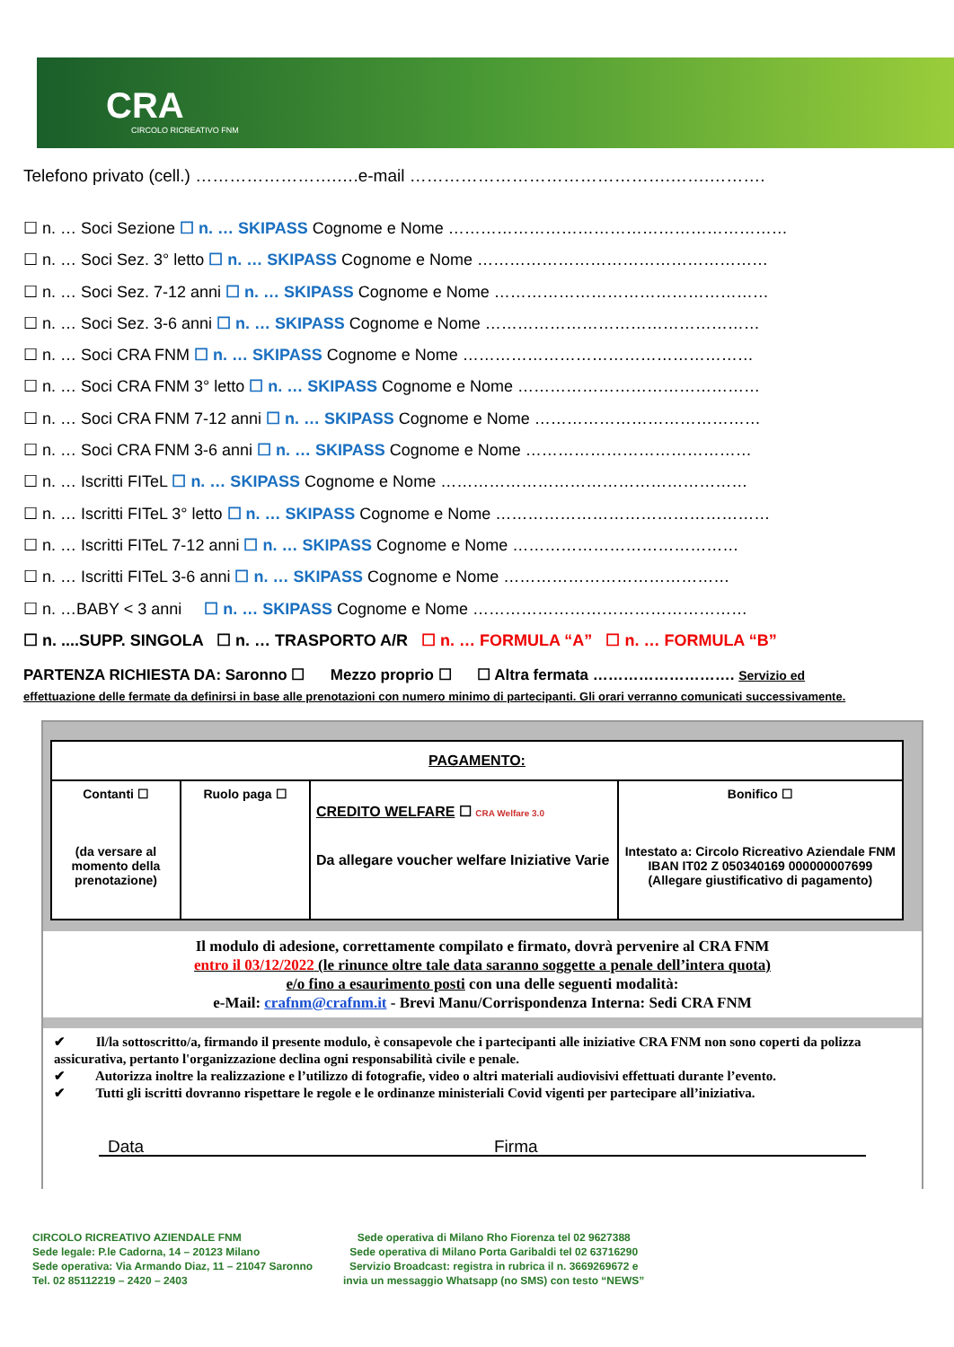CRA
CIRCOLO RICREATIVO FNM
Telefono privato (cell.) …………………….….e-mail ……………………………………….…….……….
☐ n. … Soci Sezione ☐ n. … SKIPASS Cognome e Nome ………………………………………………………
☐ n. … Soci Sez. 3° letto ☐ n. … SKIPASS Cognome e Nome ………………………………………………
☐ n. … Soci Sez. 7-12 anni ☐ n. … SKIPASS Cognome e Nome ……………………………………………
☐ n. … Soci Sez. 3-6 anni ☐ n. … SKIPASS Cognome e Nome ……………………………………………
☐ n. … Soci CRA FNM ☐ n. … SKIPASS Cognome e Nome ………………………………………………
☐ n. … Soci CRA FNM 3° letto ☐ n. … SKIPASS Cognome e Nome ………………………………………
☐ n. … Soci CRA FNM 7-12 anni ☐ n. … SKIPASS Cognome e Nome ……………………………………
☐ n. … Soci CRA FNM 3-6 anni ☐ n. … SKIPASS Cognome e Nome ……………………………………
☐ n. … Iscritti FITeL ☐ n. … SKIPASS Cognome e Nome …………………………………………………
☐ n. … Iscritti FITeL 3° letto ☐ n. … SKIPASS Cognome e Nome ……………………………………………
☐ n. … Iscritti FITeL 7-12 anni ☐ n. … SKIPASS Cognome e Nome ……………………………………
☐ n. … Iscritti FITeL 3-6 anni ☐ n. … SKIPASS Cognome e Nome ……………………………………
☐ n. …BABY < 3 anni ☐ n. … SKIPASS Cognome e Nome ……………………………………………
☐ n. ....SUPP. SINGOLA ☐ n. … TRASPORTO A/R ☐ n. … FORMULA “A” ☐ n. … FORMULA “B”
PARTENZA RICHIESTA DA: Saronno ☐ Mezzo proprio ☐ ☐ Altra fermata ………………………. Servizio ed
effettuazione delle fermate da definirsi in base alle prenotazioni con numero minimo di partecipanti. Gli orari verranno comunicati successivamente.
| PAGAMENTO: | | | |
| Contanti ☐ (da versare al momento della prenotazione) | Ruolo paga ☐ | CREDITO WELFARE ☐ CRA Welfare 3.0 Da allegare voucher welfare Iniziative Varie | Bonifico ☐ Intestato a: Circolo Ricreativo Aziendale FNM IBAN IT02 Z 050340169 000000007699 (Allegare giustificativo di pagamento) |
Il modulo di adesione, correttamente compilato e firmato, dovrà pervenire al CRA FNM
entro il 03/12/2022 (le rinunce oltre tale data saranno soggette a penale dell’intera quota)
e/o fino a esaurimento posti con una delle seguenti modalità:
e-Mail: crafnm@crafnm.it - Brevi Manu/Corrispondenza Interna: Sedi CRA FNM
✔ Il/la sottoscritto/a, firmando il presente modulo, è consapevole che i partecipanti alle iniziative CRA FNM non sono coperti da polizza assicurativa, pertanto l'organizzazione declina ogni responsabilità civile e penale.
✔ Autorizza inoltre la realizzazione e l’utilizzo di fotografie, video o altri materiali audiovisivi effettuati durante l’evento.
✔ Tutti gli iscritti dovranno rispettare le regole e le ordinanze ministeriali Covid vigenti per partecipare all’iniziativa.
Data Firma
CIRCOLO RICREATIVO AZIENDALE FNM
Sede legale: P.le Cadorna, 14 – 20123 Milano
Sede operativa: Via Armando Diaz, 11 – 21047 Saronno
Tel. 02 85112219 – 2420 – 2403
Sede operativa di Milano Rho Fiorenza tel 02 9627388
Sede operativa di Milano Porta Garibaldi tel 02 63716290
Servizio Broadcast: registra in rubrica il n. 3669269672 e
invia un messaggio Whatsapp (no SMS) con testo “NEWS”